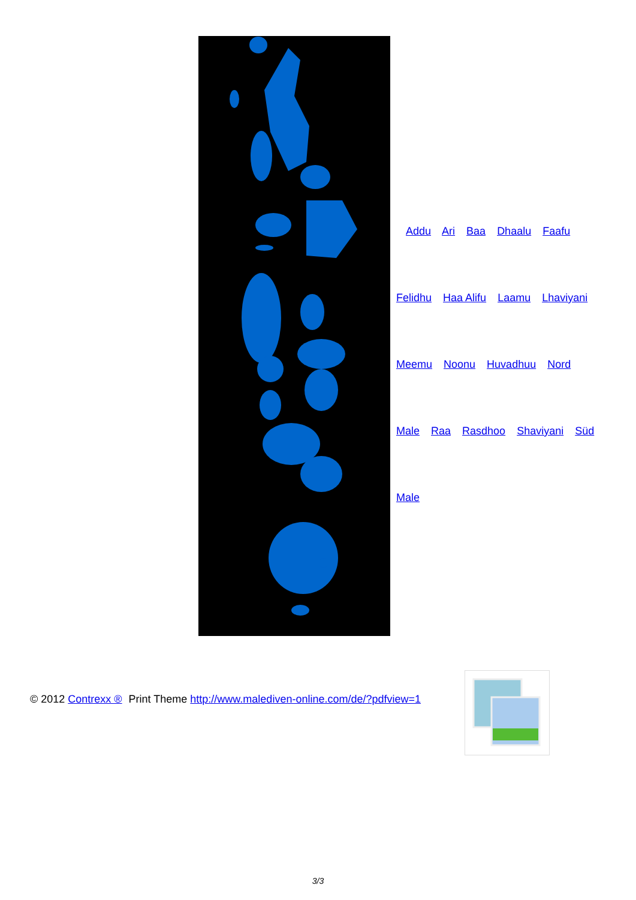Addu Ari Baa Dhaalu Faafu
Felidhu Haa Alifu Laamu Lhaviyani
Meemu Noonu Huvadhuu Nord
Male Raa Rasdhoo Shaviyani Süd
Male
© 2012 Contrexx ® Print Theme http://www.malediven-online.com/de/?pdfview=1
3/3